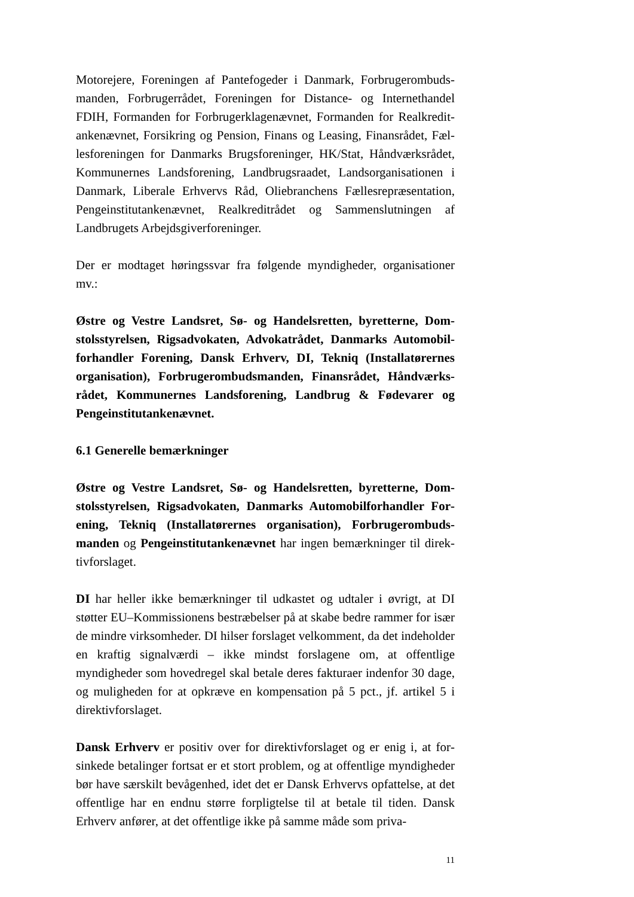Motorejere, Foreningen af Pantefogeder i Danmark, Forbrugerombuds­manden, Forbrugerrådet, Foreningen for Distance- og Internethandel FDIH, Formanden for Forbrugerklagenævnet, Formanden for Realkredit­ankenævnet, Forsikring og Pension, Finans og Leasing, Finansrådet, Fæl­lesforeningen for Danmarks Brugsforeninger, HK/Stat, Håndværksrådet, Kommunernes Landsforening, Landbrugsraadet, Landsorganisationen i Danmark, Liberale Erhvervs Råd, Oliebranchens Fællesrepræsentation, Pengeinstitutankenævnet, Realkreditrådet og Sammenslutningen af Landbrugets Arbejdsgiverforeninger.
Der er modtaget høringssvar fra følgende myndigheder, organisationer mv.:
Østre og Vestre Landsret, Sø- og Handelsretten, byretterne, Dom­stolsstyrelsen, Rigsadvokaten, Advokatrådet, Danmarks Automobil­forhandler Forening, Dansk Erhverv, DI, Tekniq (Installatørernes organisation), Forbrugerombudsmanden, Finansrådet, Håndværks­rådet, Kommunernes Landsforening, Landbrug & Fødevarer og Pengeinstitutankenævnet.
6.1 Generelle bemærkninger
Østre og Vestre Landsret, Sø- og Handelsretten, byretterne, Dom­stolsstyrelsen, Rigsadvokaten, Danmarks Automobilforhandler For­ening, Tekniq (Installatørernes organisation), Forbrugerombuds­manden og Pengeinstitutankenævnet har ingen bemærkninger til direk­tivforslaget.
DI har heller ikke bemærkninger til udkastet og udtaler i øvrigt, at DI støtter EU–Kommissionens bestræbelser på at skabe bedre rammer for især de mindre virksomheder. DI hilser forslaget velkomment, da det in­deholder en kraftig signalværdi – ikke mindst forslagene om, at offentli­ge myndigheder som hovedregel skal betale deres fakturaer indenfor 30 dage, og muligheden for at opkræve en kompensation på 5 pct., jf. artikel 5 i direktivforslaget.
Dansk Erhverv er positiv over for direktivforslaget og er enig i, at for­sinkede betalinger fortsat er et stort problem, og at offentlige myndighe­der bør have særskilt bevågenhed, idet det er Dansk Erhvervs opfattelse, at det offentlige har en endnu større forpligtelse til at betale til tiden. Dansk Erhverv anfører, at det offentlige ikke på samme måde som priva-
11